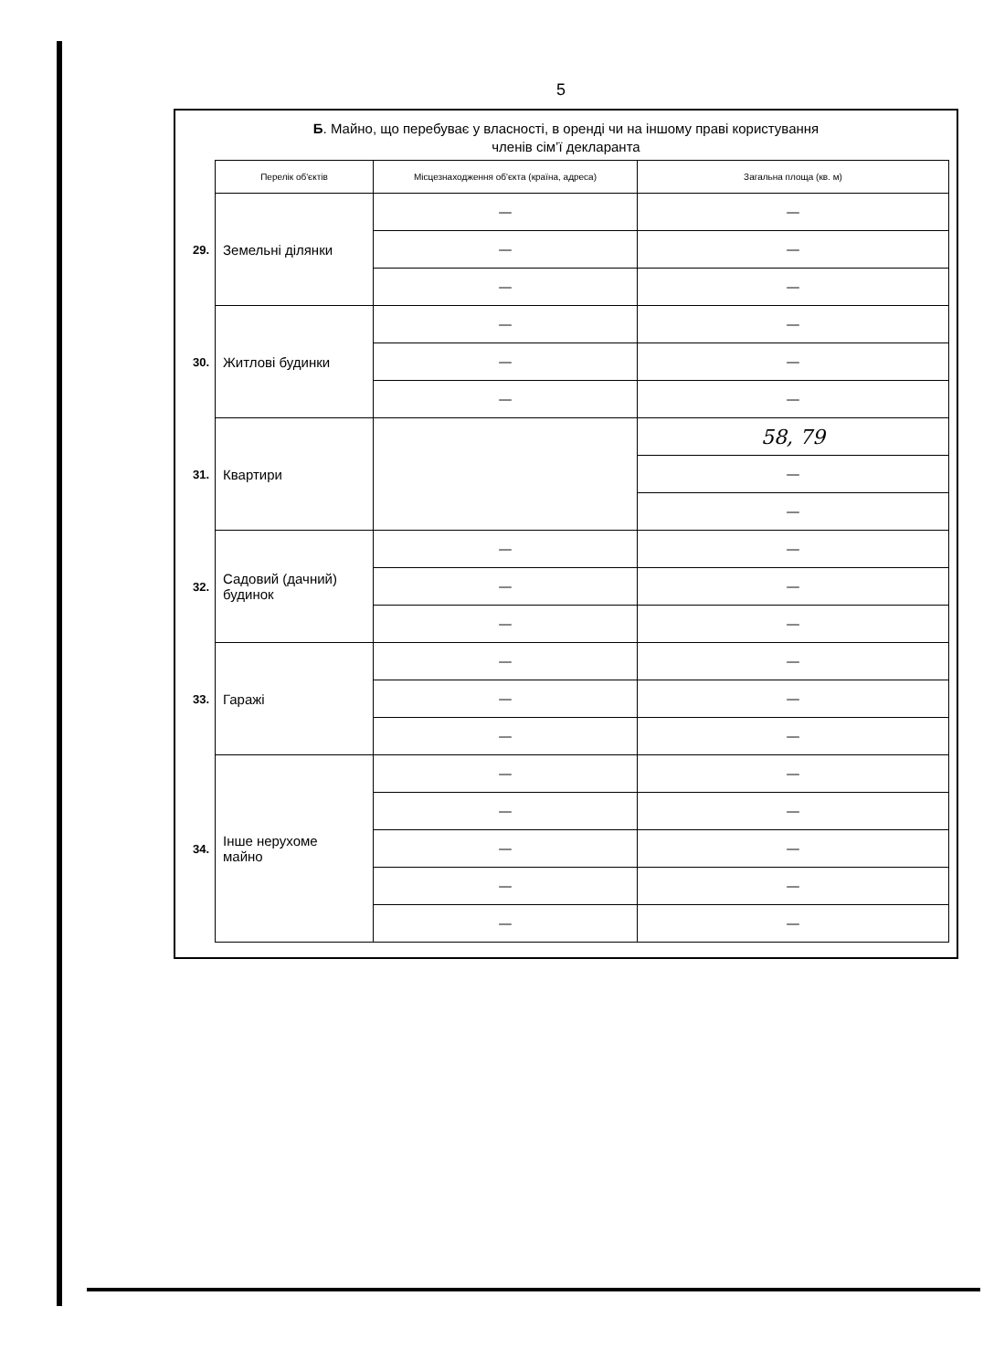5
Б. Майно, що перебуває у власності, в оренді чи на іншому праві користування
членів сім’ї декларанта
| | Перелік об'єктів | Місцезнаходження об'єкта (країна, адреса) | Загальна площа (кв. м) |
| 29. | Земельні ділянки | — | — |
| | | — | — |
| | | — | — |
| 30. | Житлові будинки | — | — |
| | | — | — |
| | | — | — |
| 31. | Квартири | | 58, 79 |
| | | | — |
| | | | — |
| 32. | Садовий (дачний) будинок | — | — |
| | | — | — |
| | | — | — |
| 33. | Гаражі | — | — |
| | | — | — |
| | | — | — |
| 34. | Інше нерухоме майно | — | — |
| | | — | — |
| | | — | — |
| | | — | — |
| | | — | — |